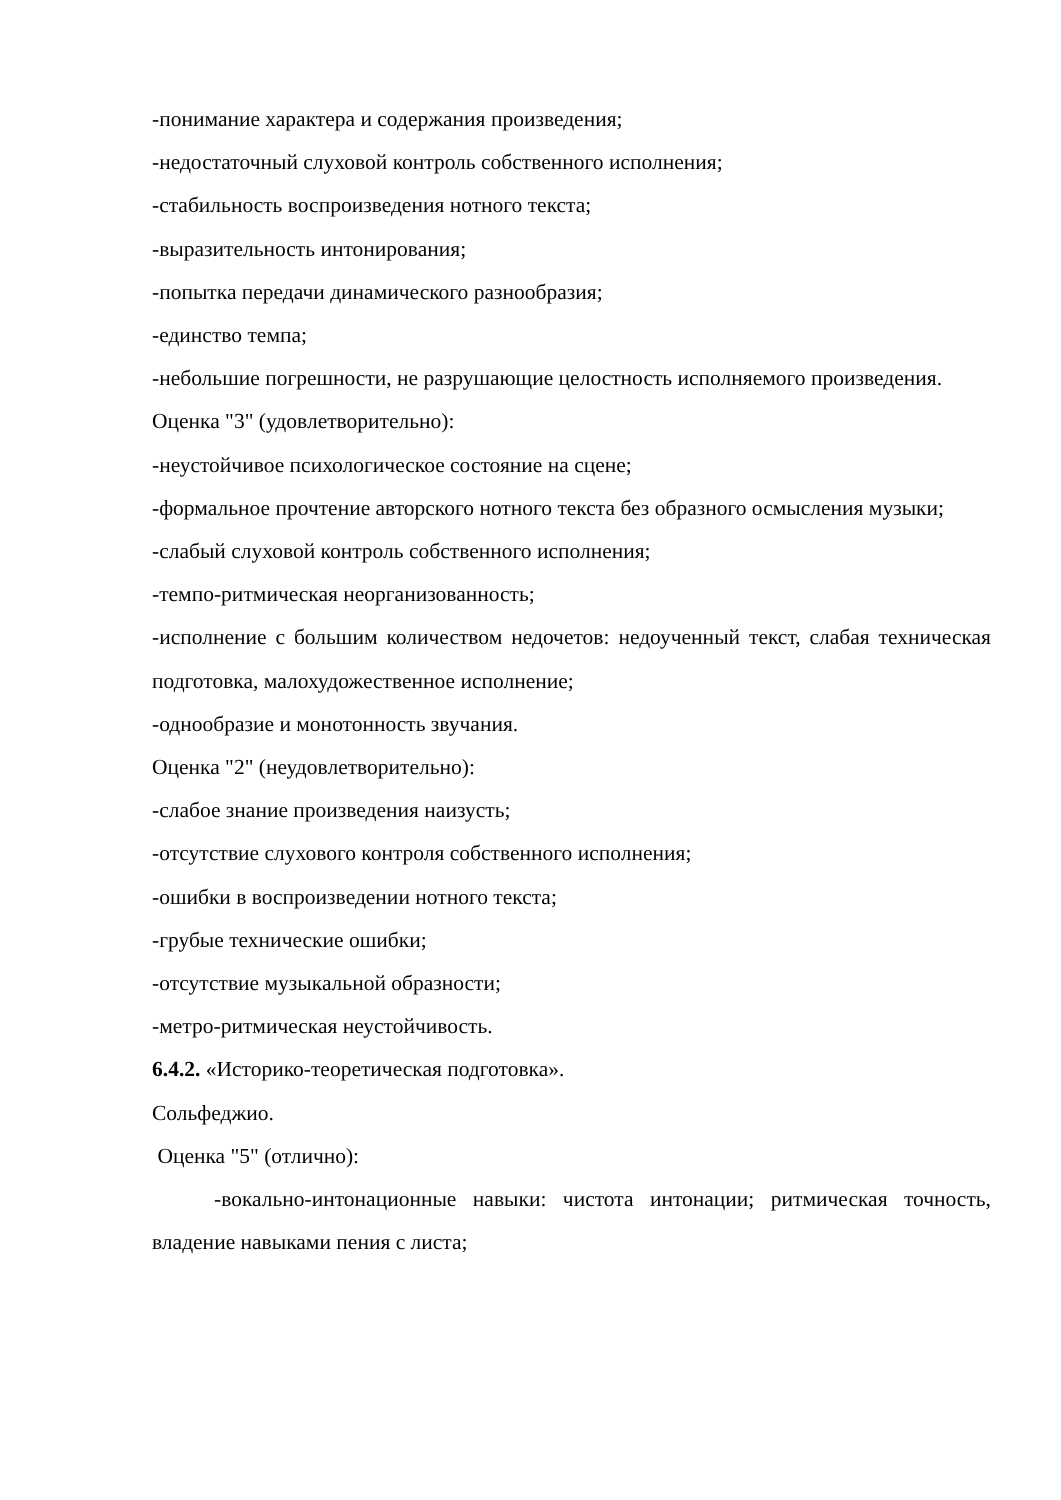-понимание характера и содержания произведения;
-недостаточный слуховой контроль собственного исполнения;
-стабильность воспроизведения нотного текста;
-выразительность интонирования;
-попытка передачи динамического разнообразия;
-единство темпа;
-небольшие погрешности, не разрушающие целостность исполняемого произведения.
Оценка "3" (удовлетворительно):
-неустойчивое психологическое состояние на сцене;
-формальное прочтение авторского нотного текста без образного осмысления музыки;
-слабый слуховой контроль собственного исполнения;
-темпо-ритмическая неорганизованность;
-исполнение с большим количеством недочетов: недоученный текст, слабая техническая подготовка, малохудожественное исполнение;
-однообразие и монотонность звучания.
Оценка "2" (неудовлетворительно):
-слабое знание произведения наизусть;
-отсутствие слухового контроля собственного исполнения;
-ошибки в воспроизведении нотного текста;
-грубые технические ошибки;
-отсутствие музыкальной образности;
-метро-ритмическая неустойчивость.
6.4.2. «Историко-теоретическая подготовка».
Сольфеджио.
Оценка "5" (отлично):
-вокально-интонационные навыки: чистота интонации; ритмическая точность, владение навыками пения с листа;